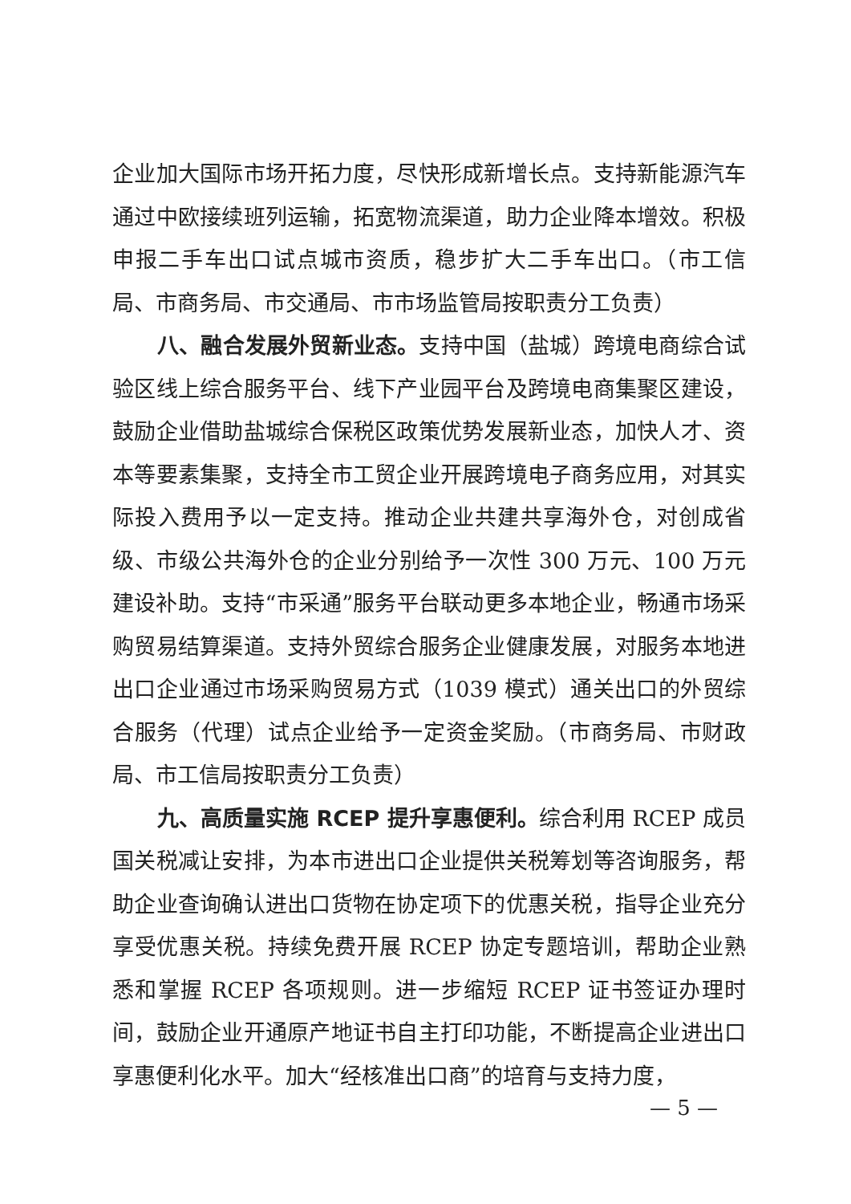企业加大国际市场开拓力度，尽快形成新增长点。支持新能源汽车通过中欧接续班列运输，拓宽物流渠道，助力企业降本增效。积极申报二手车出口试点城市资质，稳步扩大二手车出口。（市工信局、市商务局、市交通局、市市场监管局按职责分工负责）
八、融合发展外贸新业态。支持中国（盐城）跨境电商综合试验区线上综合服务平台、线下产业园平台及跨境电商集聚区建设，鼓励企业借助盐城综合保税区政策优势发展新业态，加快人才、资本等要素集聚，支持全市工贸企业开展跨境电子商务应用，对其实际投入费用予以一定支持。推动企业共建共享海外仓，对创成省级、市级公共海外仓的企业分别给予一次性 300 万元、100 万元建设补助。支持“市采通”服务平台联动更多本地企业，畅通市场采购贸易结算渠道。支持外贸综合服务企业健康发展，对服务本地进出口企业通过市场采购贸易方式（1039 模式）通关出口的外贸综合服务（代理）试点企业给予一定资金奖励。（市商务局、市财政局、市工信局按职责分工负责）
九、高质量实施 RCEP 提升享惠便利。综合利用 RCEP 成员国关税减让安排，为本市进出口企业提供关税筹划等咨询服务，帮助企业查询确认进出口货物在协定项下的优惠关税，指导企业充分享受优惠关税。持续免费开展 RCEP 协定专题培训，帮助企业熟悉和掌握 RCEP 各项规则。进一步缩短 RCEP 证书签证办理时间，鼓励企业开通原产地证书自主打印功能，不断提高企业进出口享惠便利化水平。加大“经核准出口商”的培育与支持力度，
— 5 —